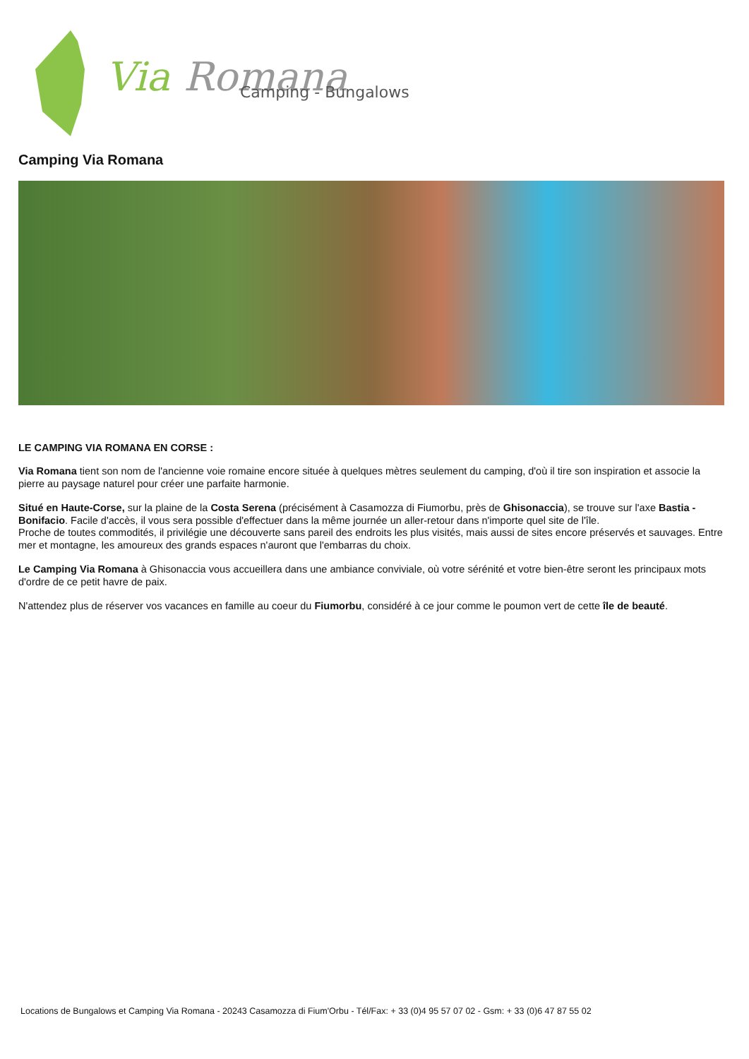Via
Romana
Camping - Bungalows
Camping Via Romana
LE CAMPING VIA ROMANA EN CORSE :
Via Romana tient son nom de l'ancienne voie romaine encore située à quelques mètres seulement du camping, d'où il tire son inspiration et associe la pierre au paysage naturel pour créer une parfaite harmonie.
Situé en Haute-Corse, sur la plaine de la Costa Serena (précisément à Casamozza di Fiumorbu, près de Ghisonaccia), se trouve sur l'axe Bastia - Bonifacio. Facile d'accès, il vous sera possible d'effectuer dans la même journée un aller-retour dans n'importe quel site de l'île.
Proche de toutes commodités, il privilégie une découverte sans pareil des endroits les plus visités, mais aussi de sites encore préservés et sauvages. Entre mer et montagne, les amoureux des grands espaces n'auront que l'embarras du choix.
Le Camping Via Romana à Ghisonaccia vous accueillera dans une ambiance conviviale, où votre sérénité et votre bien-être seront les principaux mots d'ordre de ce petit havre de paix.
N'attendez plus de réserver vos vacances en famille au coeur du Fiumorbu, considéré à ce jour comme le poumon vert de cette île de beauté.
Locations de Bungalows et Camping Via Romana - 20243 Casamozza di Fium'Orbu - Tél/Fax: + 33 (0)4 95 57 07 02 - Gsm: + 33 (0)6 47 87 55 02